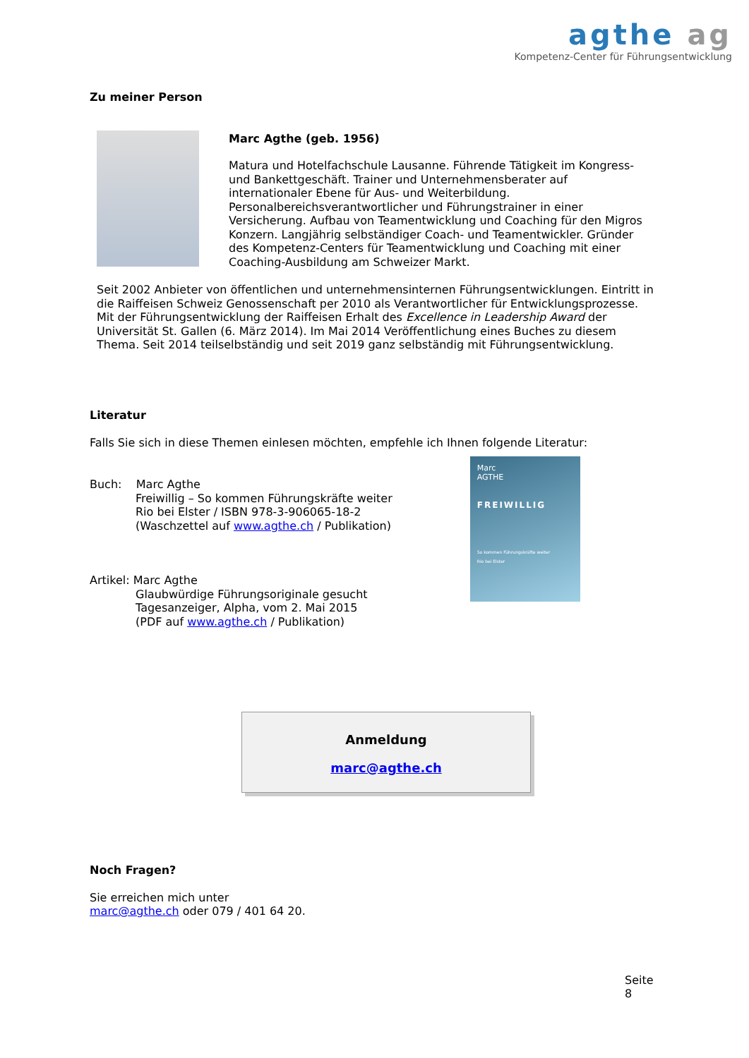agthe ag
Kompetenz-Center für Führungsentwicklung
Zu meiner Person
Marc Agthe (geb. 1956)
Matura und Hotelfachschule Lausanne. Führende Tätigkeit im Kongress- und Bankettgeschäft. Trainer und Unternehmensberater auf internationaler Ebene für Aus- und Weiterbildung. Personalbereichsverantwortlicher und Führungstrainer in einer Versicherung. Aufbau von Teamentwicklung und Coaching für den Migros Konzern. Langjährig selbständiger Coach- und Teamentwickler. Gründer des Kompetenz-Centers für Teamentwicklung und Coaching mit einer Coaching-Ausbildung am Schweizer Markt.
Seit 2002 Anbieter von öffentlichen und unternehmensinternen Führungsentwicklungen. Eintritt in die Raiffeisen Schweiz Genossenschaft per 2010 als Verantwortlicher für Entwicklungsprozesse. Mit der Führungsentwicklung der Raiffeisen Erhalt des Excellence in Leadership Award der Universität St. Gallen (6. März 2014). Im Mai 2014 Veröffentlichung eines Buches zu diesem Thema. Seit 2014 teilselbständig und seit 2019 ganz selbständig mit Führungsentwicklung.
Literatur
Falls Sie sich in diese Themen einlesen möchten, empfehle ich Ihnen folgende Literatur:
Buch: Marc Agthe
Freiwillig – So kommen Führungskräfte weiter
Rio bei Elster / ISBN 978-3-906065-18-2
(Waschzettel auf www.agthe.ch / Publikation)
Artikel: Marc Agthe
Glaubwürdige Führungsoriginale gesucht
Tagesanzeiger, Alpha, vom 2. Mai 2015
(PDF auf www.agthe.ch / Publikation)
Marc
AGTHE
FREIWILLIG
So kommen Führungskräfte weiter
Rio bei Elster
Anmeldung
marc@agthe.ch
Noch Fragen?
Sie erreichen mich unter
marc@agthe.ch oder 079 / 401 64 20.
Seite 8